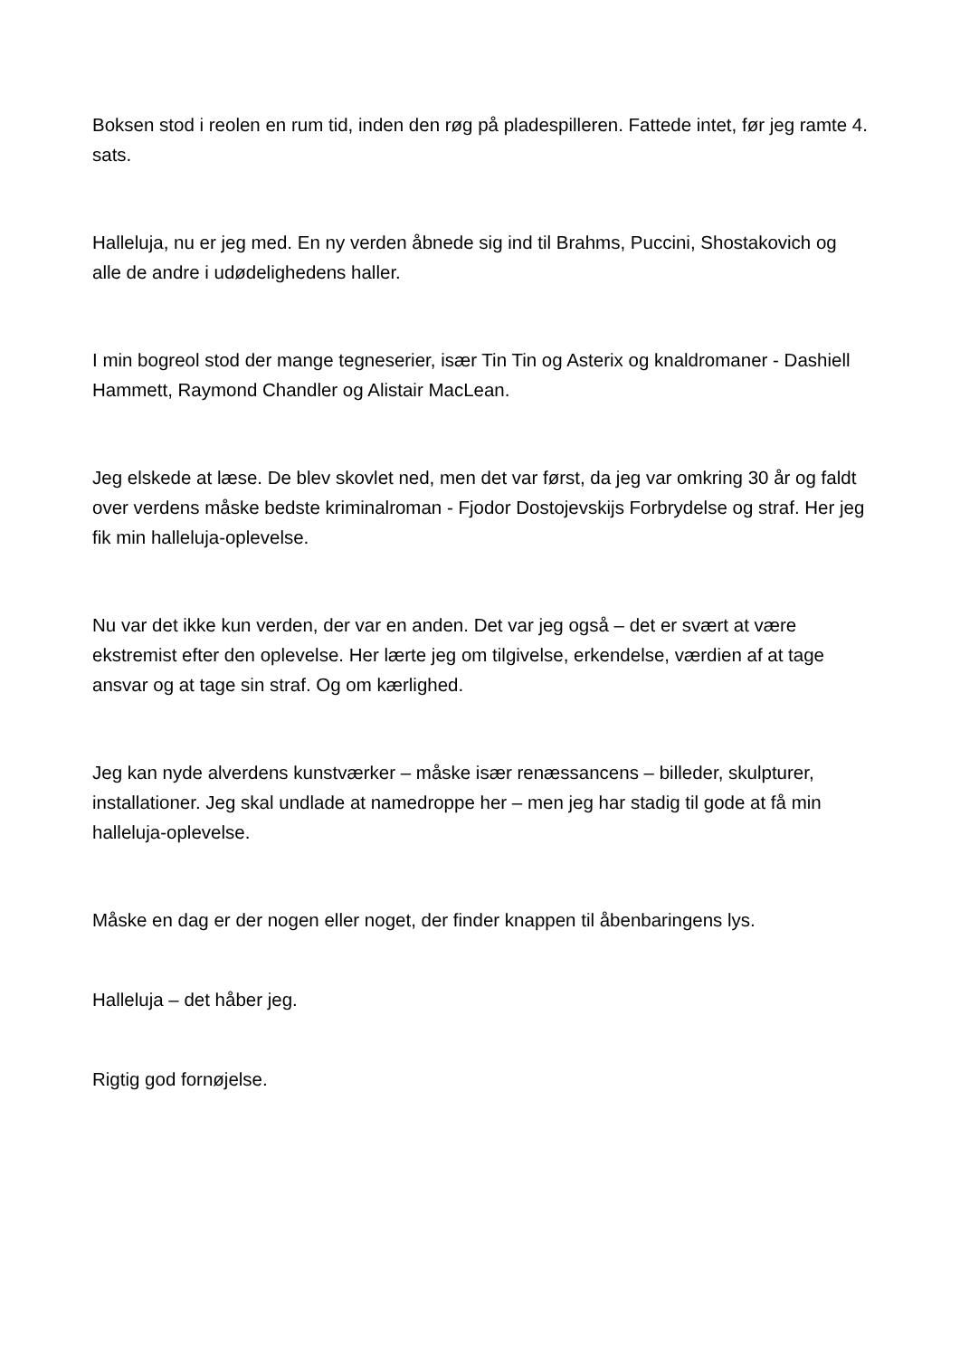Boksen stod i reolen en rum tid, inden den røg på pladespilleren. Fattede intet, før jeg ramte 4. sats.
Halleluja, nu er jeg med. En ny verden åbnede sig ind til Brahms, Puccini, Shostakovich og alle de andre i udødelighedens haller.
I min bogreol stod der mange tegneserier, især Tin Tin og Asterix og knaldromaner - Dashiell Hammett, Raymond Chandler og Alistair MacLean.
Jeg elskede at læse. De blev skovlet ned, men det var først, da jeg var omkring 30 år og faldt over verdens måske bedste kriminalroman - Fjodor Dostojevskijs Forbrydelse og straf. Her jeg fik min halleluja-oplevelse.
Nu var det ikke kun verden, der var en anden. Det var jeg også – det er svært at være ekstremist efter den oplevelse. Her lærte jeg om tilgivelse, erkendelse, værdien af at tage ansvar og at tage sin straf. Og om kærlighed.
Jeg kan nyde alverdens kunstværker – måske især renæssancens – billeder, skulpturer, installationer. Jeg skal undlade at namedroppe her – men jeg har stadig til gode at få min halleluja-oplevelse.
Måske en dag er der nogen eller noget, der finder knappen til åbenbaringens lys.
Halleluja – det håber jeg.
Rigtig god fornøjelse.